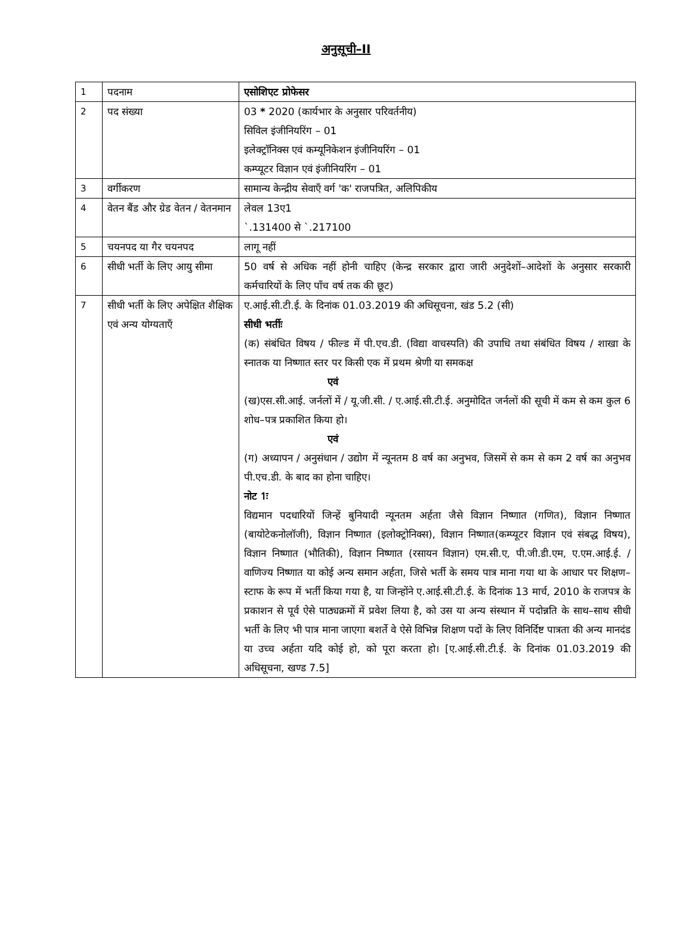अनुसूची–II
| 1 | पदनाम | एसोशिएट प्रोफेसर |
| 2 | पद संख्या | 03 * 2020 (कार्यभार के अनुसार परिवर्तनीय) सिविल इंजीनियरिंग – 01 इलेक्ट्रॉनिक्स एवं कम्यूनिकेशन इंजीनियरिंग – 01 कम्प्यूटर विज्ञान एवं इंजीनियरिंग – 01 |
| 3 | वर्गीकरण | सामान्य केन्द्रीय सेवाएँ वर्ग 'क' राजपत्रित, अलिपिकीय |
| 4 | वेतन बैंड और ग्रेड वेतन / वेतनमान | लेवल 13ए1 `.131400 से `.217100 |
| 5 | चयनपद या गैर चयनपद | लागू नहीं |
| 6 | सीधी भर्ती के लिए आयु सीमा | 50 वर्ष से अधिक नहीं होनी चाहिए (केन्द्र सरकार द्वारा जारी अनुदेशों–आदेशों के अनुसार सरकारी कर्मचारियों के लिए पाँच वर्ष तक की छूट) |
| 7 | सीधी भर्ती के लिए अपेक्षित शैक्षिक एवं अन्य योग्यताएँ | ए.आई.सी.टी.ई. के दिनांक 01.03.2019 की अधिसूचना, खंड 5.2 (सी) सीधी भर्तीः (क) संबंधित विषय / फील्ड में पी.एच.डी. (विद्या वाचस्पति) की उपाधि तथा संबंधित विषय / शाखा के स्नातक या निष्णात स्तर पर किसी एक में प्रथम श्रेणी या समकक्ष एवं (ख)एस.सी.आई. जर्नलों में / यू.जी.सी. / ए.आई.सी.टी.ई. अनुमोदित जर्नलों की सूची में कम से कम कुल 6 शोध–पत्र प्रकाशित किया हो। एवं (ग) अध्यापन / अनुसंधान / उद्योग में न्यूनतम 8 वर्ष का अनुभव, जिसमें से कम से कम 2 वर्ष का अनुभव पी.एच.डी. के बाद का होना चाहिए। नोट 1ः विद्यमान पदधारियों जिन्हें बुनियादी न्यूनतम अर्हता जैसे विज्ञान निष्णात (गणित), विज्ञान निष्णात (बायोटेकनोलॉजी), विज्ञान निष्णात (इलोक्ट्रोनिक्स), विज्ञान निष्णात(कम्प्यूटर विज्ञान एवं संबद्ध विषय), विज्ञान निष्णात (भौतिकी), विज्ञान निष्णात (रसायन विज्ञान) एम.सी.ए, पी.जी.डी.एम, ए.एम.आई.ई. / वाणिज्य निष्णात या कोई अन्य समान अर्हता, जिसे भर्ती के समय पात्र माना गया था के आधार पर शिक्षण–स्टाफ के रूप में भर्ती किया गया है, या जिन्होंने ए.आई.सी.टी.ई. के दिनांक 13 मार्च, 2010 के राजपत्र के प्रकाशन से पूर्व ऐसे पाठ्यक्रमों में प्रवेश लिया है, को उस या अन्य संस्थान में पदोन्नति के साथ–साथ सीधी भर्ती के लिए भी पात्र माना जाएगा बशर्ते वे ऐसे विभिन्न शिक्षण पदों के लिए विनिर्दिष्ट पात्रता की अन्य मानदंड या उच्च अर्हता यदि कोई हो, को पूरा करता हो। [ए.आई.सी.टी.ई. के दिनांक 01.03.2019 की अधिसूचना, खण्ड 7.5] |